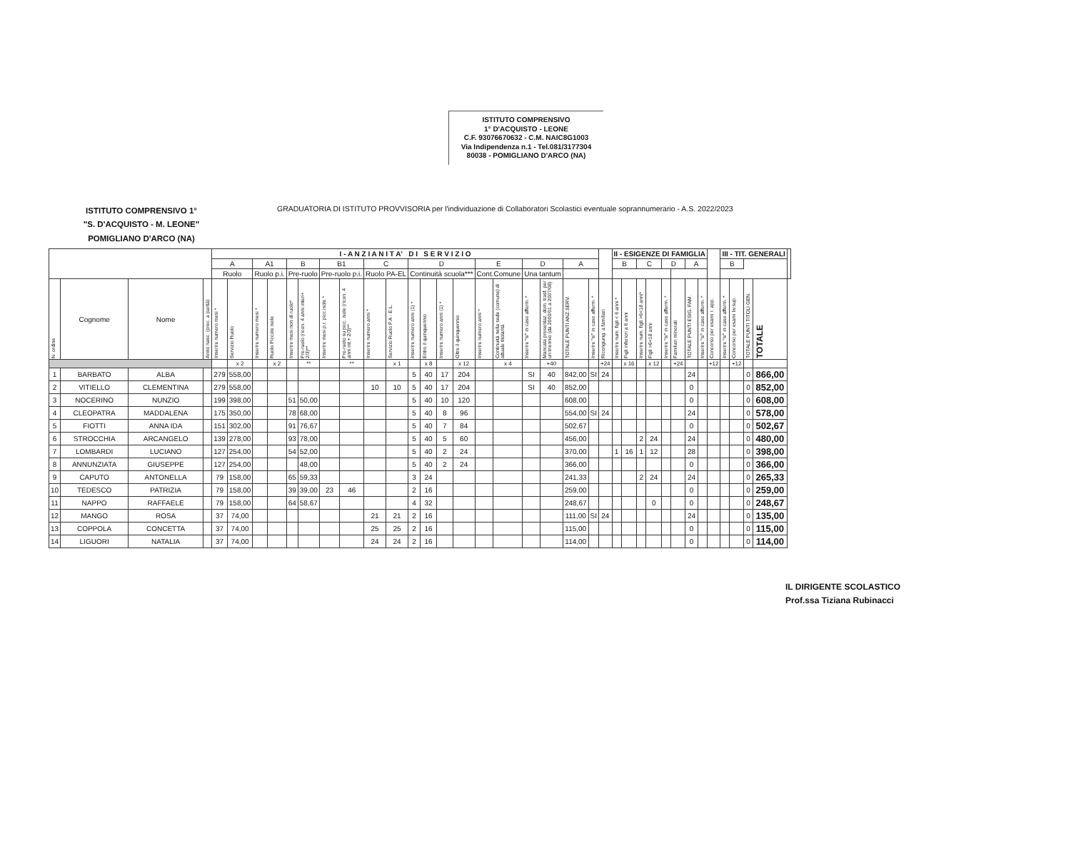ISTITUTO COMPRENSIVO
1° D'ACQUISTO - LEONE
C.F. 93076670632 - C.M. NAIC8G1003
Via Indipendenza n.1 - Tel.081/3177304
80038 - POMIGLIANO D'ARCO (NA)
ISTITUTO COMPRENSIVO 1°
"S. D'ACQUISTO - M. LEONE"
POMIGLIANO D'ARCO (NA)
GRADUATORIA DI ISTITUTO PROVVISORIA per l'individuazione di Collaboratori Scolastici eventuale soprannumerario - A.S. 2022/2023
| | | | | I - A N Z I A N I T A' D I S E R V I Z I O | | | | | | | | | | | | | | | | | | | | | II - ESIGENZE DI FAMIGLIA | | | | | | | | | III - TIT. GENERALI | | | | |
| --- | --- | --- | --- | --- | --- | --- | --- | --- | --- | --- | --- | --- | --- | --- | --- | --- | --- | --- | --- | --- | --- | --- | --- | --- | --- | --- | --- | --- | --- | --- | --- | --- | --- | --- | --- | --- | --- | --- |
| | | | | A | | A1 | | B | | B1 | | C | | D | | | | E | | D | | A | | | B | | C | | D | | A | | | B | | | | |
| | | | | Ruolo | | Ruolo p.i. | | Pre-ruolo | | Pre-ruolo p.i. | | Ruolo PA-EL | | Continuità scuola*** | | | | Cont.Comune | | Una tantum | | | | | | | | | | | | | | | | | | |
| N. ordine | Cognome | Nome | Anno nasc. (prec. a parità) | Inserire numero mesi * | Servizio Ruolo | Inserire numero mesi * | Ruolo Piccole isole | Inserire mesi non di ruolo* | Pre-ruolo (ricon. 4 anni interi+ 2/3)** | Inserire mesi p.r. picc.isole * | Pre-ruolo su picc. isole (ricon. 4 anni int.+ 2/3)** | Inserire numero anni * | Servizio Ruolo P.A - E.L. | Inserire numero anni (1) * | Entro il quinquennio | Inserire numero anni (1) * | Oltre il quinquennio | Inserire numero anni * | Continuità nella sede (comune) di attuale titolarità | Inserire "si" in caso afferm. * | Mancata presentaz. dom. trasf. per un triennio (da 2000/01 a 2007/08) | TOTALE PUNTI ANZ.SERV. | Inserire "si" in caso afferm. * | Ricongiung. a familiari | Inserire num. figli < 6 anni * | Figli inferiori a 6 anni | Inserire num. figli >6<18 anni* | Figli >6<18 anni | Inserire "si" in caso afferm. * | Familiari minorati | TOTALE PUNTI ESIG. FAM. | Inserire "si" in caso afferm. * | Concorso per esami r. app. | Inserire "si" in caso afferm. * | Concorso per esami liv.sup. | TOTALE PUNTI TITOLI GEN. | TOTALE | |
| | | | | | x 2 | | x 2 | | ** | | ** | | x 1 | | x 8 | | x 12 | | x 4 | | +40 | | | +24 | | x 16 | | x 12 | | +24 | | | +12 | | +12 | | | |
| 1 | BARBATO | ALBA | | 279 | 558,00 | | | | | | | | | 5 | 40 | 17 | 204 | | | SI | 40 | 842,00 | SI | 24 | | | | | | | 24 | | | | | 0 | 866,00 | |
| 2 | VITIELLO | CLEMENTINA | | 279 | 558,00 | | | | | | | 10 | 10 | 5 | 40 | 17 | 204 | | | SI | 40 | 852,00 | | | | | | | | | 0 | | | | | 0 | 852,00 | |
| 3 | NOCERINO | NUNZIO | | 199 | 398,00 | | | 51 | 50,00 | | | | | 5 | 40 | 10 | 120 | | | | | 608,00 | | | | | | | | | 0 | | | | | 0 | 608,00 | |
| 4 | CLEOPATRA | MADDALENA | | 175 | 350,00 | | | 78 | 68,00 | | | | | 5 | 40 | 8 | 96 | | | | | 554,00 | SI | 24 | | | | | | | 24 | | | | | 0 | 578,00 | |
| 5 | FIOTTI | ANNA IDA | | 151 | 302,00 | | | 91 | 76,67 | | | | | 5 | 40 | 7 | 84 | | | | | 502,67 | | | | | | | | | 0 | | | | | 0 | 502,67 | |
| 6 | STROCCHIA | ARCANGELO | | 139 | 278,00 | | | 93 | 78,00 | | | | | 5 | 40 | 5 | 60 | | | | | 456,00 | | | | | 2 | 24 | | | 24 | | | | | 0 | 480,00 | |
| 7 | LOMBARDI | LUCIANO | | 127 | 254,00 | | | 54 | 52,00 | | | | | 5 | 40 | 2 | 24 | | | | | 370,00 | | | 1 | 16 | 1 | 12 | | | 28 | | | | | 0 | 398,00 | |
| 8 | ANNUNZIATA | GIUSEPPE | | 127 | 254,00 | | | | 48,00 | | | | | 5 | 40 | 2 | 24 | | | | | 366,00 | | | | | | | | | 0 | | | | | 0 | 366,00 | |
| 9 | CAPUTO | ANTONELLA | | 79 | 158,00 | | | 65 | 59,33 | | | | | 3 | 24 | | | | | | | 241,33 | | | | | 2 | 24 | | | 24 | | | | | 0 | 265,33 | |
| 10 | TEDESCO | PATRIZIA | | 79 | 158,00 | | | 39 | 39,00 | 23 | 46 | | | 2 | 16 | | | | | | | 259,00 | | | | | | | | | 0 | | | | | 0 | 259,00 | |
| 11 | NAPPO | RAFFAELE | | 79 | 158,00 | | | 64 | 58,67 | | | | | 4 | 32 | | | | | | | 248,67 | | | | | | 0 | | | 0 | | | | | 0 | 248,67 | |
| 12 | MANGO | ROSA | | 37 | 74,00 | | | | | | | 21 | 21 | 2 | 16 | | | | | | | 111,00 | SI | 24 | | | | | | | 24 | | | | | 0 | 135,00 | |
| 13 | COPPOLA | CONCETTA | | 37 | 74,00 | | | | | | | 25 | 25 | 2 | 16 | | | | | | | 115,00 | | | | | | | | | 0 | | | | | 0 | 115,00 | |
| 14 | LIGUORI | NATALIA | | 37 | 74,00 | | | | | | | 24 | 24 | 2 | 16 | | | | | | | 114,00 | | | | | | | | | 0 | | | | | 0 | 114,00 | |
IL DIRIGENTE SCOLASTICO
Prof.ssa Tiziana Rubinacci